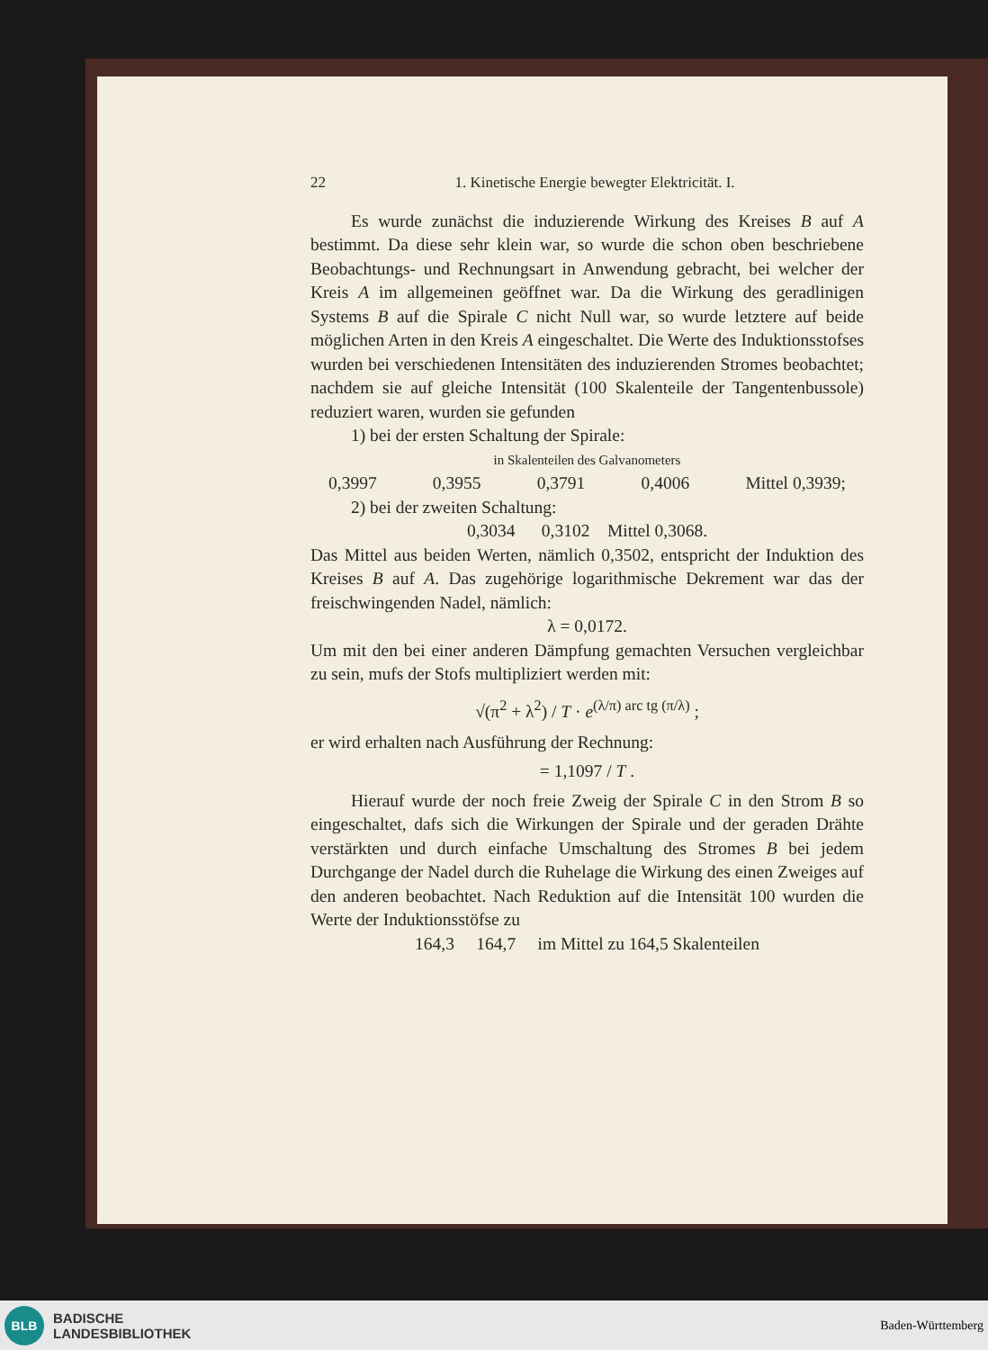22 1. Kinetische Energie bewegter Elektricität. I.
Es wurde zunächst die induzierende Wirkung des Kreises B auf A bestimmt. Da diese sehr klein war, so wurde die schon oben beschriebene Beobachtungs- und Rechnungsart in Anwendung gebracht, bei welcher der Kreis A im allgemeinen geöffnet war. Da die Wirkung des geradlinigen Systems B auf die Spirale C nicht Null war, so wurde letztere auf beide möglichen Arten in den Kreis A eingeschaltet. Die Werte des Induktionsstofses wurden bei verschiedenen Intensitäten des induzierenden Stromes beobachtet; nachdem sie auf gleiche Intensität (100 Skalenteile der Tangentenbussole) reduziert waren, wurden sie gefunden
1) bei der ersten Schaltung der Spirale:
in Skalenteilen des Galvanometers
0,3997 0,3955 0,3791 0,4006 Mittel 0,3939;
2) bei der zweiten Schaltung:
0,3034 0,3102 Mittel 0,3068.
Das Mittel aus beiden Werten, nämlich 0,3502, entspricht der Induktion des Kreises B auf A. Das zugehörige logarithmische Dekrement war das der freischwingenden Nadel, nämlich:
λ = 0,0172.
Um mit den bei einer anderen Dämpfung gemachten Versuchen vergleichbar zu sein, mufs der Stofs multipliziert werden mit:
√(π<sup>2</sup> + λ<sup>2</sup>) / T · e<sup>(λ/π) arc tg (π/λ)</sup> ;
er wird erhalten nach Ausführung der Rechnung:
= 1,1097 / T .
Hierauf wurde der noch freie Zweig der Spirale C in den Strom B so eingeschaltet, dafs sich die Wirkungen der Spirale und der geraden Drähte verstärkten und durch einfache Umschaltung des Stromes B bei jedem Durchgange der Nadel durch die Ruhelage die Wirkung des einen Zweiges auf den anderen beobachtet. Nach Reduktion auf die Intensität 100 wurden die Werte der Induktionsstöfse zu
164,3 164,7 im Mittel zu 164,5 Skalenteilen
BLB
BADISCHE
LANDESBIBLIOTHEK
Baden-Württemberg